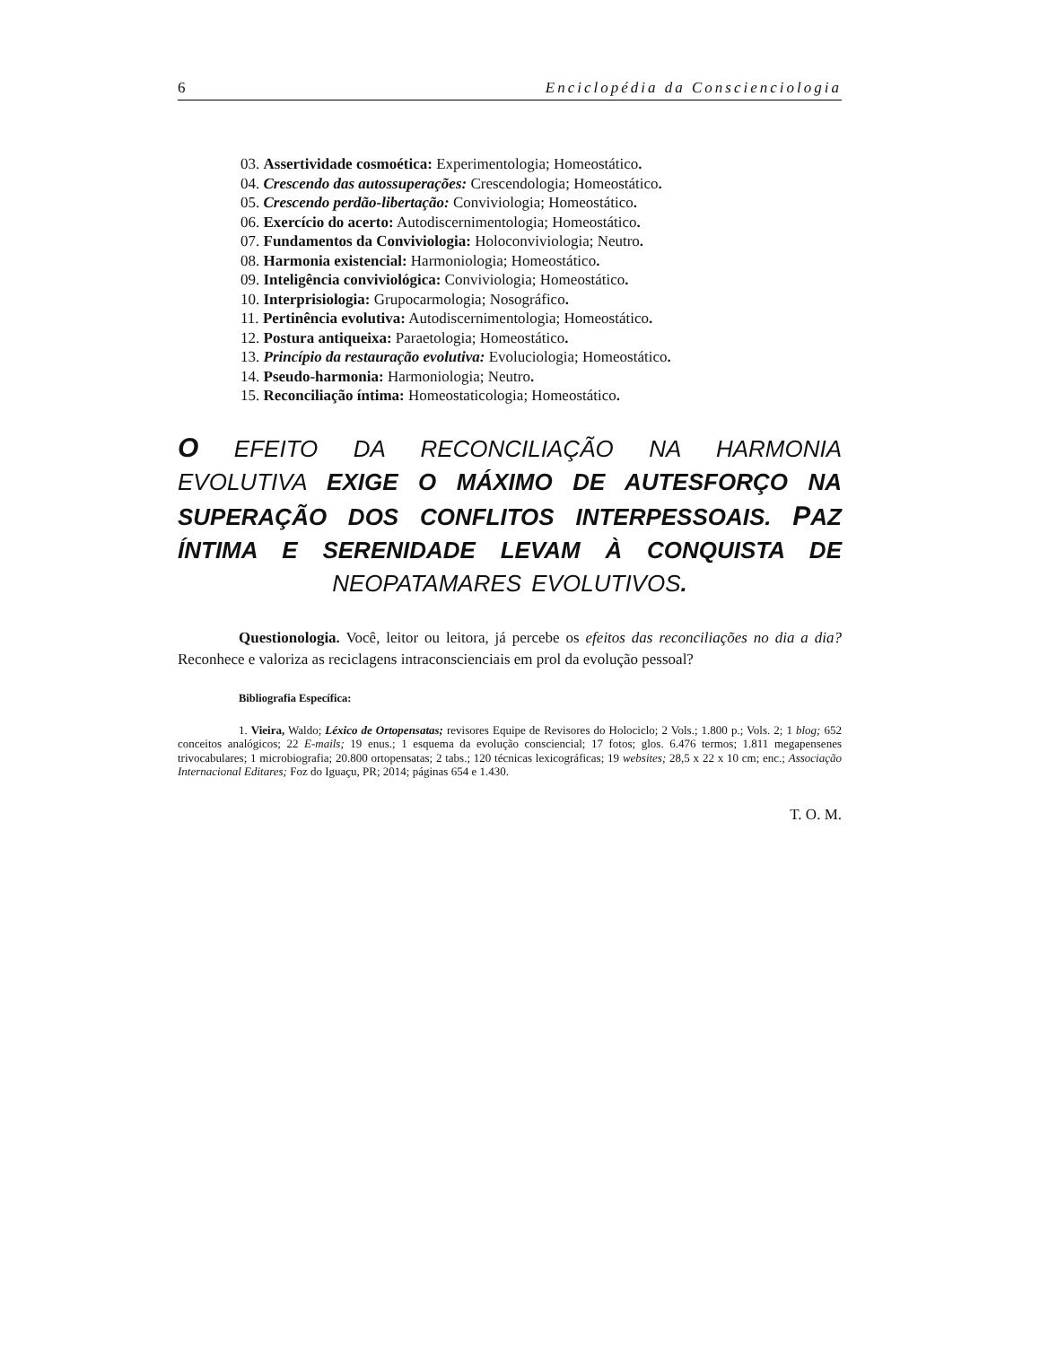6 Enciclopédia da Conscienciologia
03. Assertividade cosmoética: Experimentologia; Homeostático.
04. Crescendo das autossuperações: Crescendologia; Homeostático.
05. Crescendo perdão-libertação: Conviviologia; Homeostático.
06. Exercício do acerto: Autodiscernimentologia; Homeostático.
07. Fundamentos da Conviviologia: Holoconviviologia; Neutro.
08. Harmonia existencial: Harmoniologia; Homeostático.
09. Inteligência conviviológica: Conviviologia; Homeostático.
10. Interprisiologia: Grupocarmologia; Nosográfico.
11. Pertinência evolutiva: Autodiscernimentologia; Homeostático.
12. Postura antiqueixa: Paraetologia; Homeostático.
13. Princípio da restauração evolutiva: Evoluciologia; Homeostático.
14. Pseudo-harmonia: Harmoniologia; Neutro.
15. Reconciliação íntima: Homeostaticologia; Homeostático.
O EFEITO DA RECONCILIAÇÃO NA HARMONIA EVOLUTIVA EXIGE O MÁXIMO DE AUTESFORÇO NA SUPERAÇÃO DOS CONFLITOS INTERPESSOAIS. PAZ ÍNTIMA E SERENIDADE LEVAM À CONQUISTA DE NEOPATAMARES EVOLUTIVOS.
Questionologia. Você, leitor ou leitora, já percebe os efeitos das reconciliações no dia a dia? Reconhece e valoriza as reciclagens intraconscienciais em prol da evolução pessoal?
Bibliografia Específica:
1. Vieira, Waldo; Léxico de Ortopensatas; revisores Equipe de Revisores do Holociclo; 2 Vols.; 1.800 p.; Vols. 2; 1 blog; 652 conceitos analógicos; 22 E-mails; 19 enus.; 1 esquema da evolução consciencial; 17 fotos; glos. 6.476 termos; 1.811 megapensenes trivocabulares; 1 microbiografia; 20.800 ortopensatas; 2 tabs.; 120 técnicas lexicográficas; 19 websites; 28,5 x 22 x 10 cm; enc.; Associação Internacional Editares; Foz do Iguaçu, PR; 2014; páginas 654 e 1.430.
T. O. M.